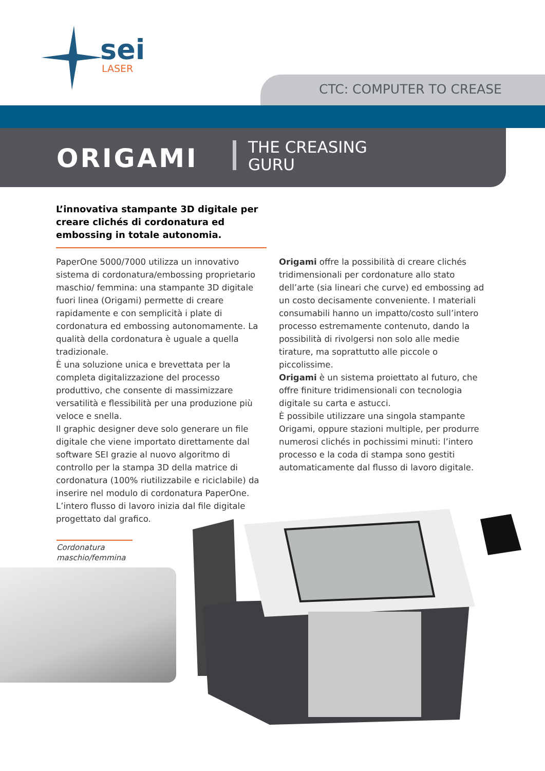sei
LASER
CTC: COMPUTER TO CREASE
ORIGAMI
THE CREASING
GURU
L’innovativa stampante 3D digitale per creare clichés di cordonatura ed embossing in totale autonomia.
PaperOne 5000/7000 utilizza un innovativo sistema di cordonatura/embossing proprietario maschio/ femmina: una stampante 3D digitale fuori linea (Origami) permette di creare rapidamente e con semplicità i plate di cordonatura ed embossing autonomamente. La qualità della cordonatura è uguale a quella tradizionale.
È una soluzione unica e brevettata per la completa digitalizzazione del processo produttivo, che consente di massimizzare versatilità e flessibilità per una produzione più veloce e snella.
Il graphic designer deve solo generare un file digitale che viene importato direttamente dal software SEI grazie al nuovo algoritmo di controllo per la stampa 3D della matrice di cordonatura (100% riutilizzabile e riciclabile) da inserire nel modulo di cordonatura PaperOne. L’intero flusso di lavoro inizia dal file digitale progettato dal grafico.
Origami offre la possibilità di creare clichés tridimensionali per cordonature allo stato dell’arte (sia lineari che curve) ed embossing ad un costo decisamente conveniente. I materiali consumabili hanno un impatto/costo sull’intero processo estremamente contenuto, dando la possibilità di rivolgersi non solo alle medie tirature, ma soprattutto alle piccole o piccolissime.
Origami è un sistema proiettato al futuro, che offre finiture tridimensionali con tecnologia digitale su carta e astucci.
È possibile utilizzare una singola stampante Origami, oppure stazioni multiple, per produrre numerosi clichés in pochissimi minuti: l’intero processo e la coda di stampa sono gestiti automaticamente dal flusso di lavoro digitale.
Cordonatura maschio/femmina